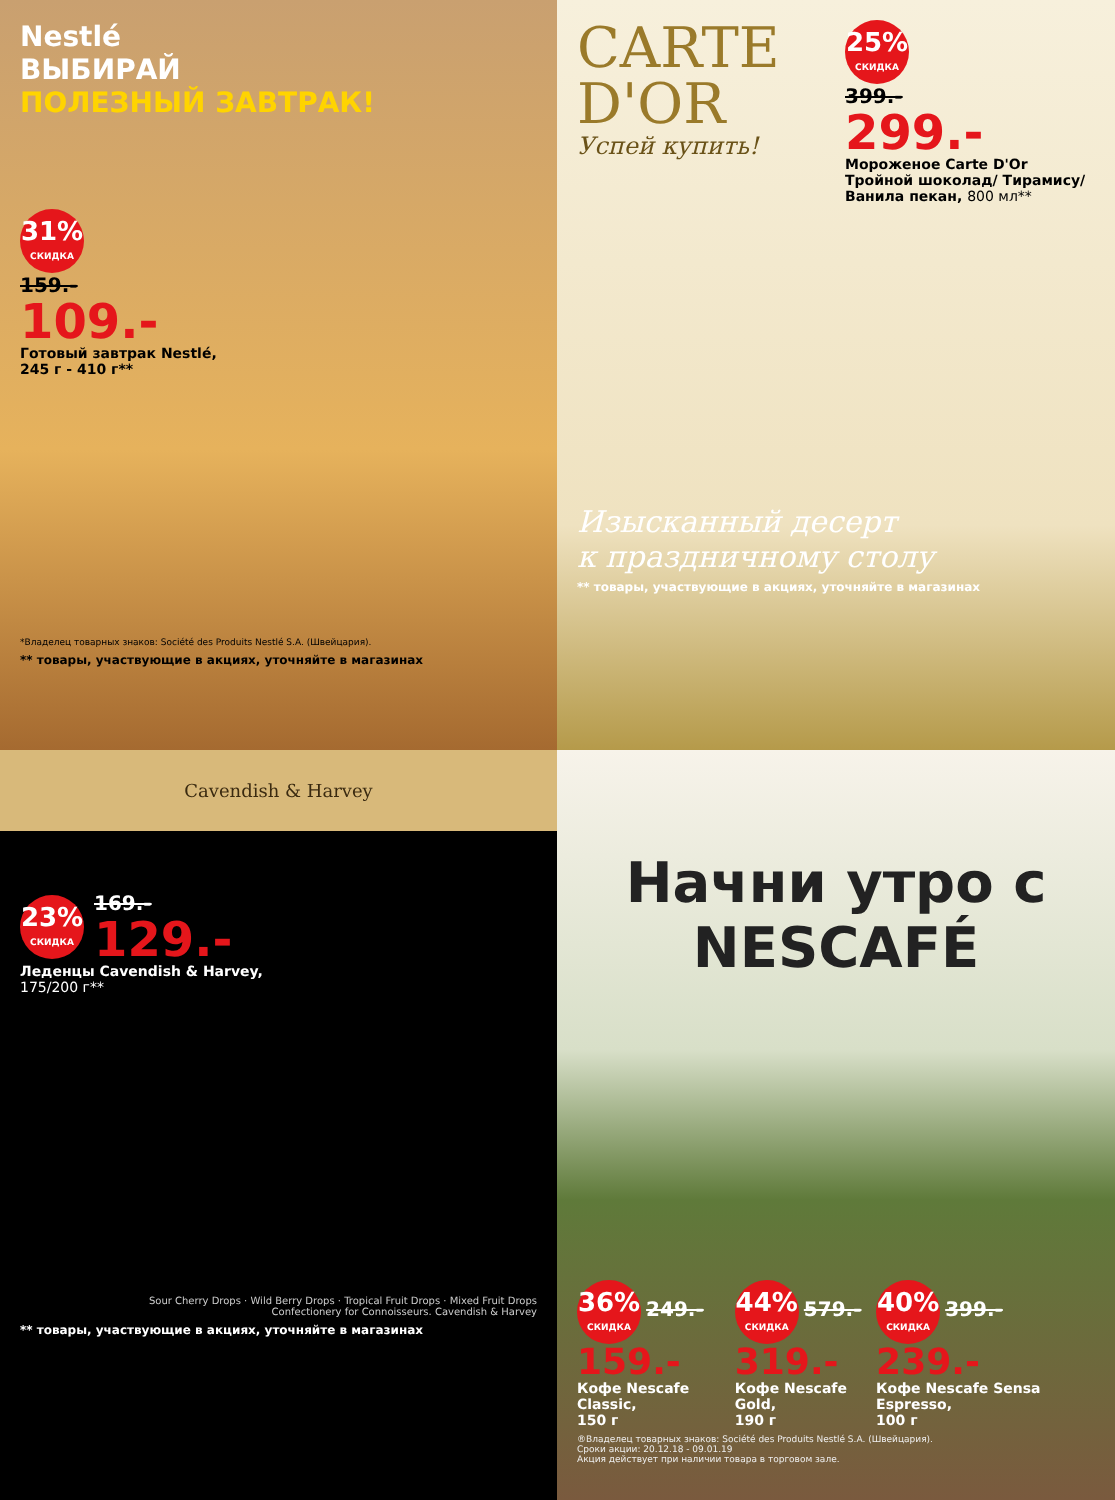Nestlé
ВЫБИРАЙ
ПОЛЕЗНЫЙ ЗАВТРАК!
31% СКИДКА
159.-
109.-
Готовый завтрак Nestlé,
245 г - 410 г**
*Владелец товарных знаков: Société des Produits Nestlé S.A. (Швейцария).
** товары, участвующие в акциях, уточняйте в магазинах
CARTE
D'OR
Успей купить!
25% СКИДКА
399.-
299.-
Мороженое Carte D'Or Тройной шоколад/ Тирамису/Ванила пекан, 800 мл**
Изысканный десерт
к праздничному столу
** товары, участвующие в акциях, уточняйте в магазинах
Cavendish & Harvey
23% СКИДКА
169.-
129.-
Леденцы Cavendish & Harvey,
175/200 г**
Sour Cherry Drops · Wild Berry Drops · Tropical Fruit Drops · Mixed Fruit Drops
Confectionery for Connoisseurs. Cavendish & Harvey
** товары, участвующие в акциях, уточняйте в магазинах
Начни утро с
NESCAFÉ
36% СКИДКА 249.-
159.-
Кофе Nescafe Classic,
150 г
44% СКИДКА 579.-
319.-
Кофе Nescafe Gold,
190 г
40% СКИДКА 399.-
239.-
Кофе Nescafe Sensa Espresso,
100 г
®Владелец товарных знаков: Société des Produits Nestlé S.A. (Швейцария).
Сроки акции: 20.12.18 - 09.01.19
Акция действует при наличии товара в торговом зале.